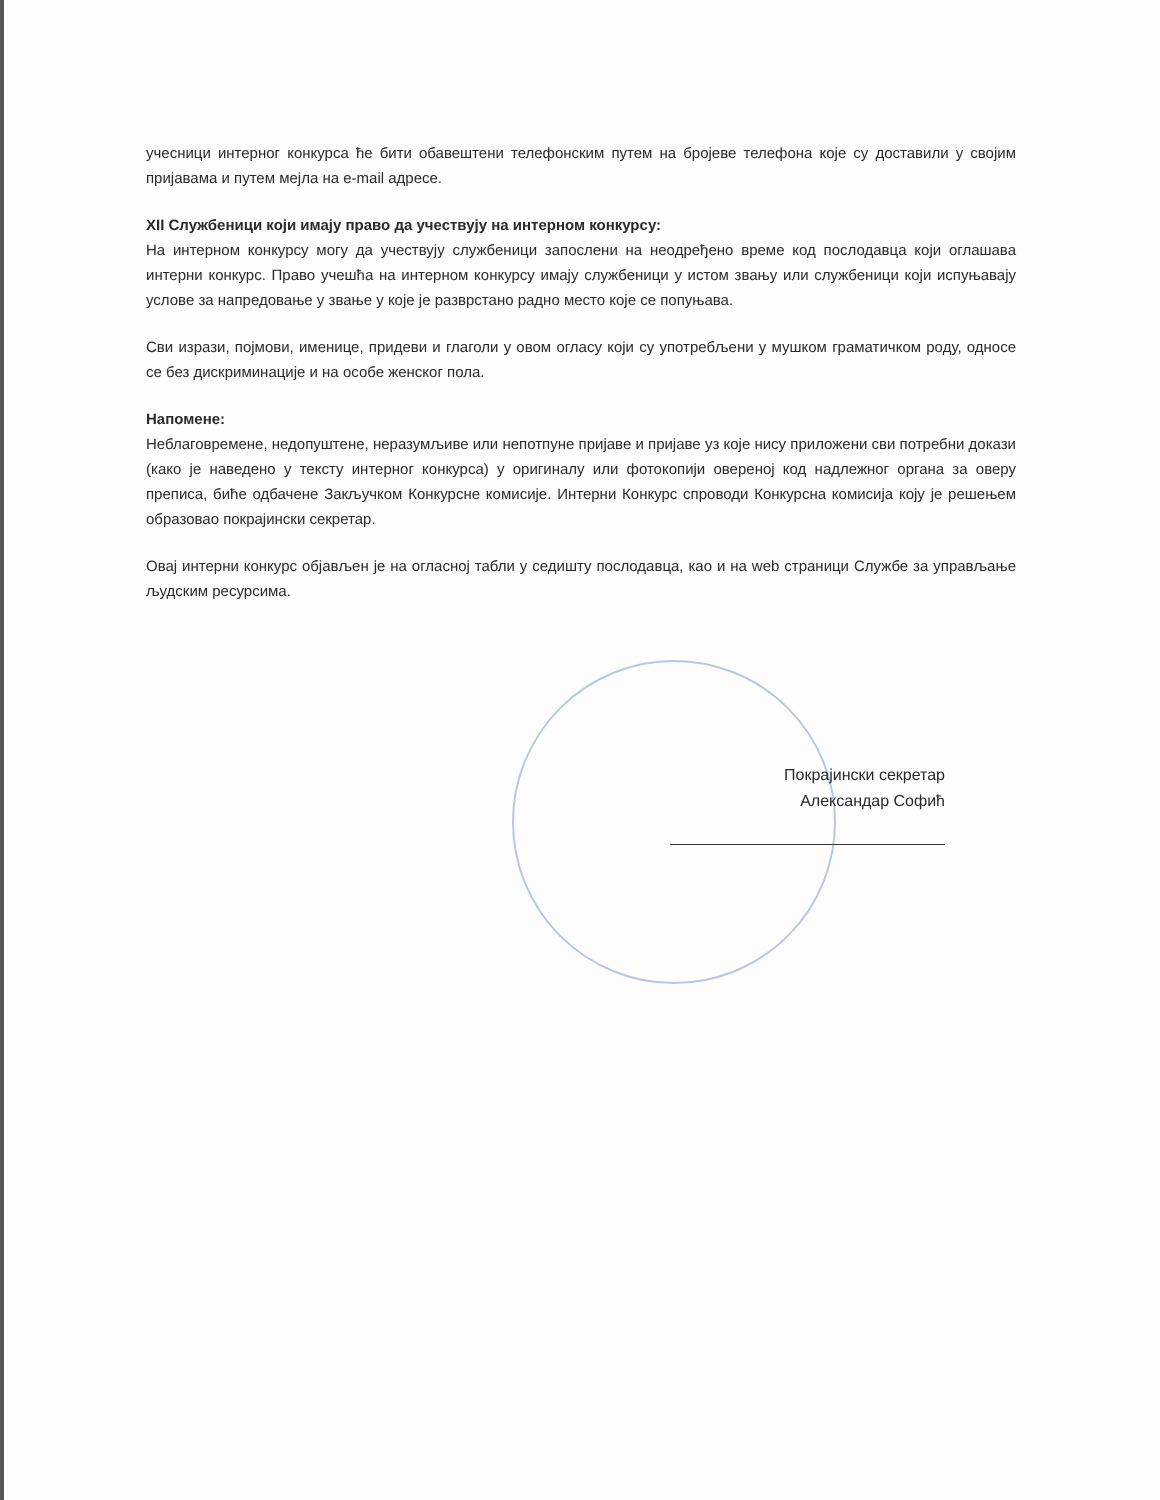учесници интерног конкурса ће бити обавештени телефонским путем на бројеве телефона које су доставили у својим пријавама и путем мејла на e-mail адресе.
XII Службеници који имају право да учествују на интерном конкурсу:
На интерном конкурсу могу да учествују службеници запослени на неодређено време код послодавца који оглашава интерни конкурс. Право учешћа на интерном конкурсу имају службеници у истом звању или службеници који испуњавају услове за напредовање у звање у које је разврстано радно место које се попуњава.
Сви изрази, појмови, именице, придеви и глаголи у овом огласу који су употребљени у мушком граматичком роду, односе се без дискриминације и на особе женског пола.
Напомене:
Неблаговремене, недопуштене, неразумљиве или непотпуне пријаве и пријаве уз које нису приложени сви потребни докази (како је наведено у тексту интерног конкурса) у оригиналу или фотокопији овереној код надлежног органа за оверу преписа, биће одбачене Закључком Конкурсне комисије. Интерни Конкурс спроводи Конкурсна комисија коју је решењем образовао покрајински секретар.
Овај интерни конкурс објављен је на огласној табли у седишту послодавца, као и на web страници Службе за управљање људским ресурсима.
Покрајински секретар
Александар Софић